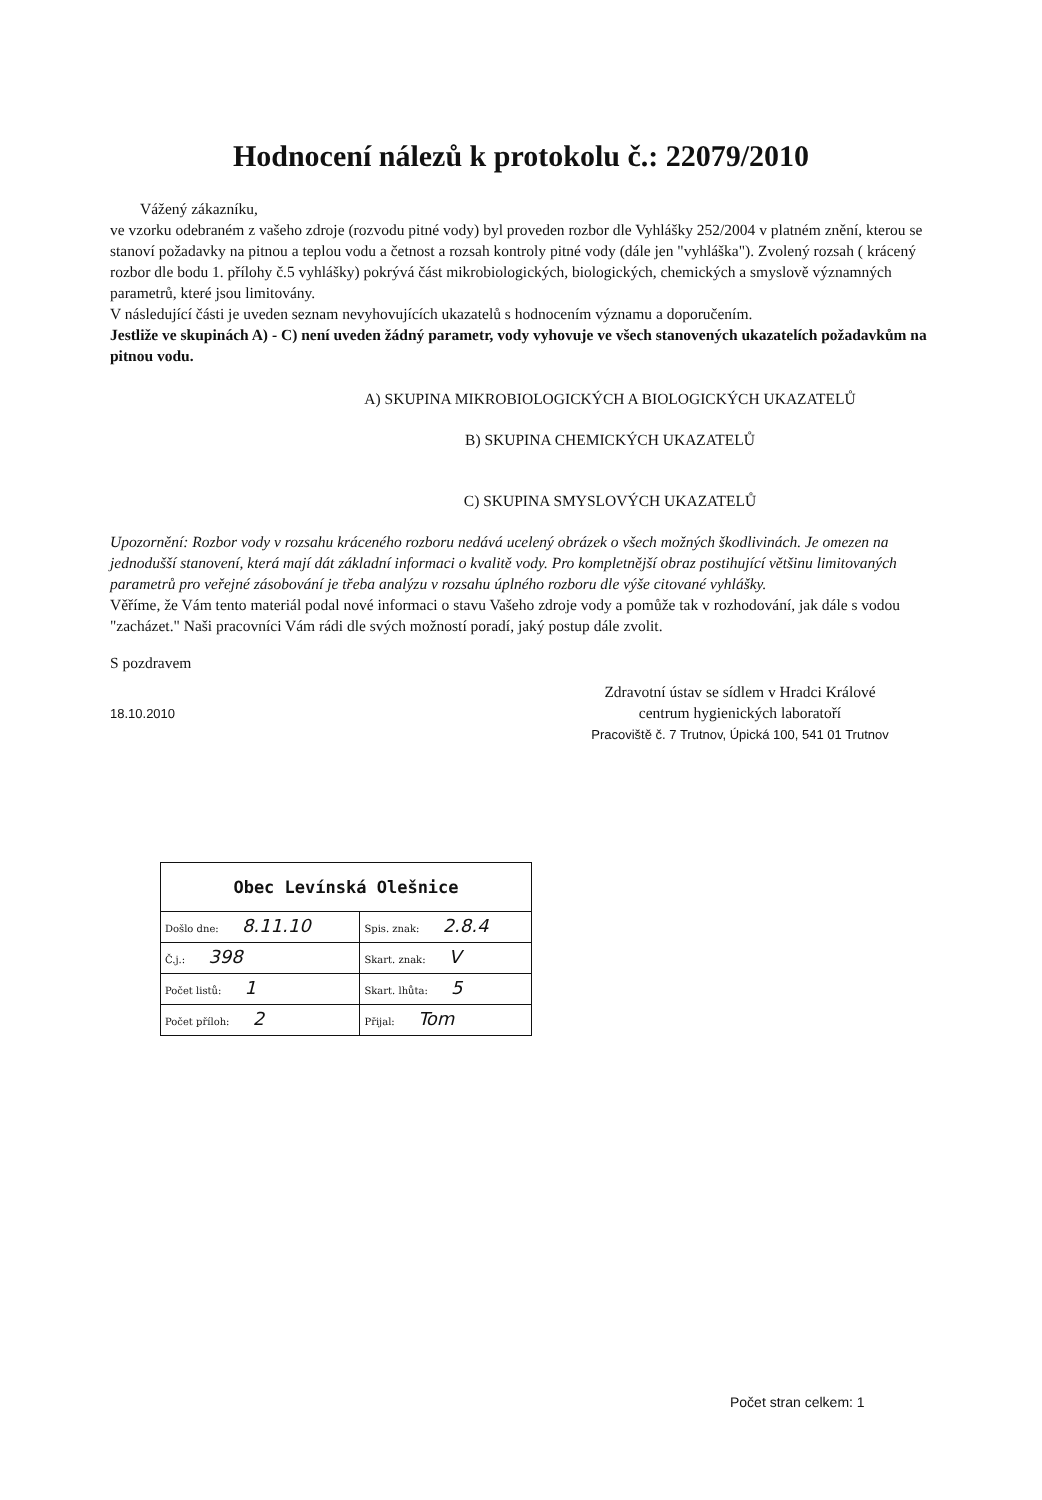Hodnocení nálezů k protokolu č.: 22079/2010
Vážený zákazníku,
ve vzorku odebraném z vašeho zdroje (rozvodu pitné vody) byl proveden rozbor dle Vyhlášky 252/2004 v platném znění, kterou se stanoví požadavky na pitnou a teplou vodu a četnost a rozsah kontroly pitné vody (dále jen "vyhláška"). Zvolený rozsah ( krácený rozbor dle bodu 1. přílohy č.5 vyhlášky) pokrývá část mikrobiologických, biologických, chemických a smyslově významných parametrů, které jsou limitovány.
V následující části je uveden seznam nevyhovujících ukazatelů s hodnocením významu a doporučením.
Jestliže ve skupinách A) - C) není uveden žádný parametr, vody vyhovuje ve všech stanovených ukazatelích požadavkům na pitnou vodu.
A) SKUPINA MIKROBIOLOGICKÝCH A BIOLOGICKÝCH UKAZATELŮ
B) SKUPINA CHEMICKÝCH UKAZATELŮ
C) SKUPINA SMYSLOVÝCH UKAZATELŮ
Upozornění: Rozbor vody v rozsahu kráceného rozboru nedává ucelený obrázek o všech možných škodlivinách. Je omezen na jednodušší stanovení, která mají dát základní informaci o kvalitě vody. Pro kompletnější obraz postihující většinu limitovaných parametrů pro veřejné zásobování je třeba analýzu v rozsahu úplného rozboru dle výše citované vyhlášky.
Věříme, že Vám tento materiál podal nové informaci o stavu Vašeho zdroje vody a pomůže tak v rozhodování, jak dále s vodou "zacházet." Naši pracovníci Vám rádi dle svých možností poradí, jaký postup dále zvolit.
S pozdravem
18.10.2010
Zdravotní ústav se sídlem v Hradci Králové
centrum hygienických laboratoří
Pracoviště č. 7 Trutnov, Úpická 100, 541 01 Trutnov
| Obec Levínská Olešnice | |
| Došlo dne: 8.11.10 | Spis. znak: 2.8.4 |
| Č.j.: 398 | Skart. znak: V |
| Počet listů: 1 | Skart. lhůta: 5 |
| Počet příloh: 2 | Přijal: Tom |
Počet stran celkem: 1